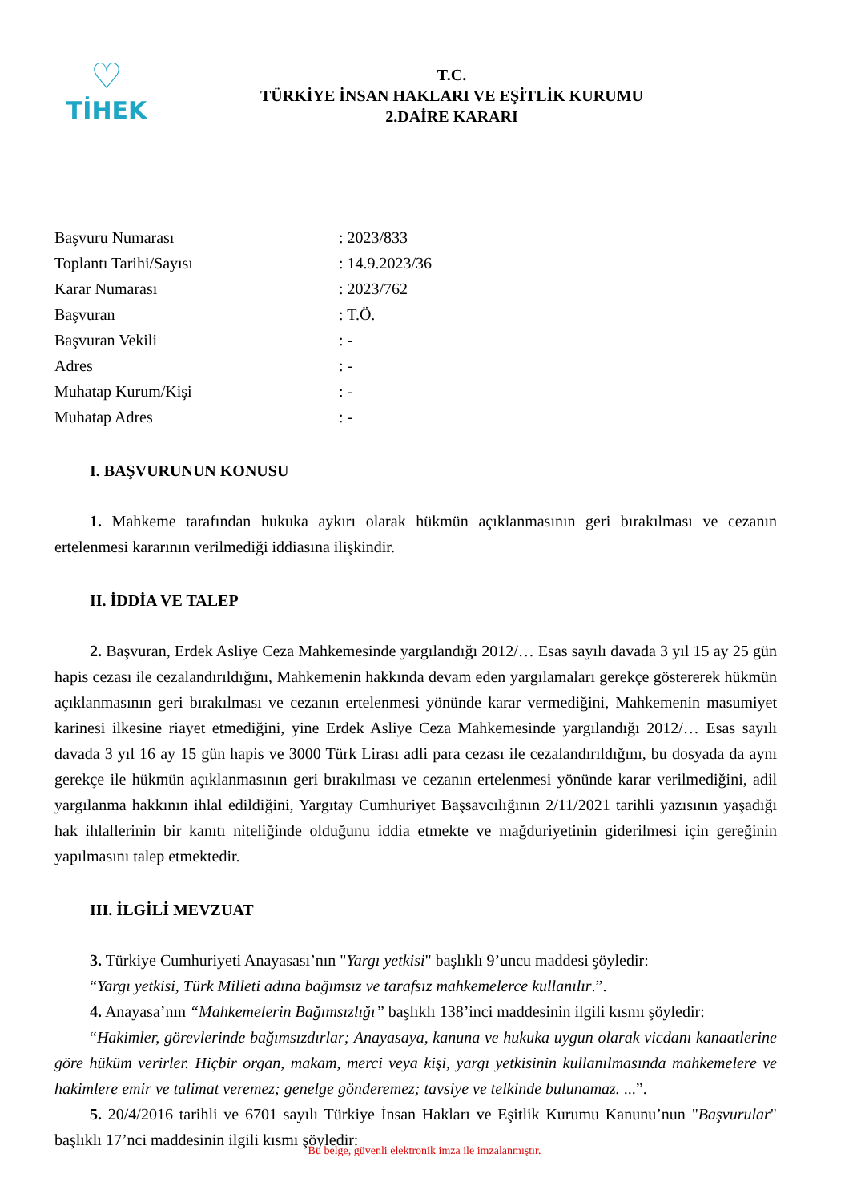♡
TİHEK
T.C.
TÜRKİYE İNSAN HAKLARI VE EŞİTLİK KURUMU
2.DAİRE KARARI
Başvuru Numarası: 2023/833
Toplantı Tarihi/Sayısı: 14.9.2023/36
Karar Numarası: 2023/762
Başvuran: T.Ö.
Başvuran Vekili: -
Adres: -
Muhatap Kurum/Kişi: -
Muhatap Adres: -
I. BAŞVURUNUN KONUSU
1. Mahkeme tarafından hukuka aykırı olarak hükmün açıklanmasının geri bırakılması ve cezanın ertelenmesi kararının verilmediği iddiasına ilişkindir.
II. İDDİA VE TALEP
2. Başvuran, Erdek Asliye Ceza Mahkemesinde yargılandığı 2012/… Esas sayılı davada 3 yıl 15 ay 25 gün hapis cezası ile cezalandırıldığını, Mahkemenin hakkında devam eden yargılamaları gerekçe göstererek hükmün açıklanmasının geri bırakılması ve cezanın ertelenmesi yönünde karar vermediğini, Mahkemenin masumiyet karinesi ilkesine riayet etmediğini, yine Erdek Asliye Ceza Mahkemesinde yargılandığı 2012/… Esas sayılı davada 3 yıl 16 ay 15 gün hapis ve 3000 Türk Lirası adli para cezası ile cezalandırıldığını, bu dosyada da aynı gerekçe ile hükmün açıklanmasının geri bırakılması ve cezanın ertelenmesi yönünde karar verilmediğini, adil yargılanma hakkının ihlal edildiğini, Yargıtay Cumhuriyet Başsavcılığının 2/11/2021 tarihli yazısının yaşadığı hak ihlallerinin bir kanıtı niteliğinde olduğunu iddia etmekte ve mağduriyetinin giderilmesi için gereğinin yapılmasını talep etmektedir.
III. İLGİLİ MEVZUAT
3. Türkiye Cumhuriyeti Anayasası’nın "Yargı yetkisi" başlıklı 9’uncu maddesi şöyledir:
“Yargı yetkisi, Türk Milleti adına bağımsız ve tarafsız mahkemelerce kullanılır.”.
4. Anayasa’nın “Mahkemelerin Bağımsızlığı” başlıklı 138’inci maddesinin ilgili kısmı şöyledir:
“Hakimler, görevlerinde bağımsızdırlar; Anayasaya, kanuna ve hukuka uygun olarak vicdanı kanaatlerine göre hüküm verirler. Hiçbir organ, makam, merci veya kişi, yargı yetkisinin kullanılmasında mahkemelere ve hakimlere emir ve talimat veremez; genelge gönderemez; tavsiye ve telkinde bulunamaz. ...”.
5. 20/4/2016 tarihli ve 6701 sayılı Türkiye İnsan Hakları ve Eşitlik Kurumu Kanunu’nun "Başvurular" başlıklı 17’nci maddesinin ilgili kısmı şöyledir:
Bu belge, güvenli elektronik imza ile imzalanmıştır.